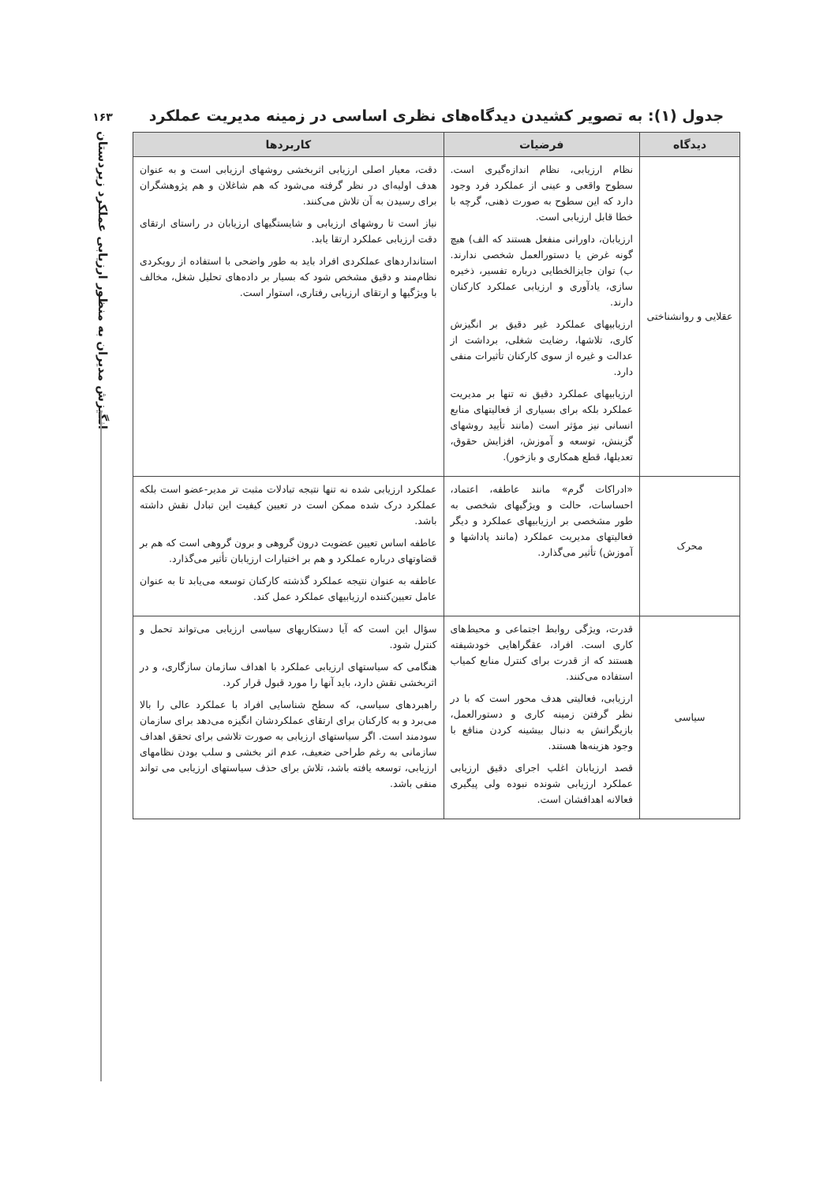۱۶۳
انگیزش مدیران به منظور ارزیابی عملکرد زیردستان
جدول (۱): به تصویر کشیدن دیدگاه‌های نظری اساسی در زمینه مدیریت عملکرد
| دیدگاه | فرضیات | کاربردها |
| --- | --- | --- |
| عقلایی و روانشناختی | نظام ارزیابی، نظام اندازه‌گیری است. سطوح واقعی و عینی از عملکرد فرد وجود دارد که این سطوح به صورت ذهنی، گرچه با خطا قابل ارزیابی است. ارزیابان، داورانی منفعل هستند که الف) هیچ گونه غرض یا دستورالعمل شخصی ندارند. ب) توان جایزالخطایی درباره تفسیر، ذخیره سازی، یادآوری و ارزیابی عملکرد کارکنان دارند. ارزیابیهای عملکرد غیر دقیق بر انگیزش کاری، تلاشها، رضایت شغلی، برداشت از عدالت و غیره از سوی کارکنان تأثیرات منفی دارد. ارزیابیهای عملکرد دقیق نه تنها بر مدیریت عملکرد بلکه برای بسیاری از فعالیتهای منابع انسانی نیز مؤثر است (مانند تأیید روشهای گزینش، توسعه و آموزش، افزایش حقوق، تعدیلها، قطع همکاری و بازخور). | دقت، معیار اصلی ارزیابی اثربخشی روشهای ارزیابی است و به عنوان هدف اولیه‌ای در نظر گرفته می‌شود که هم شاغلان و هم پژوهشگران برای رسیدن به آن تلاش می‌کنند. نیاز است تا روشهای ارزیابی و شایستگیهای ارزیابان در راستای ارتقای دقت ارزیابی عملکرد ارتقا یابد. استانداردهای عملکردی افراد باید به طور واضحی با استفاده از رویکردی نظام‌مند و دقیق مشخص شود که بسیار بر داده‌های تحلیل شغل، مخالف با ویژگیها و ارتقای ارزیابی رفتاری، استوار است. |
| محرک | «ادراکات گرم» مانند عاطفه، اعتماد، احساسات، حالت و ویژگیهای شخصی به طور مشخصی بر ارزیابیهای عملکرد و دیگر فعالیتهای مدیریت عملکرد (مانند پاداشها و آموزش) تأثیر می‌گذارد. | عملکرد ارزیابی شده نه تنها نتیجه تبادلات مثبت تر مدیر-عضو است بلکه عملکرد درک شده ممکن است در تعیین کیفیت این تبادل نقش داشته باشد. عاطفه اساس تعیین عضویت درون گروهی و برون گروهی است که هم بر قضاوتهای درباره عملکرد و هم بر اختیارات ارزیابان تأثیر می‌گذارد. عاطفه به عنوان نتیجه عملکرد گذشته کارکنان توسعه می‌یابد تا به عنوان عامل تعیین‌کننده ارزیابیهای عملکرد عمل کند. |
| سیاسی | قدرت، ویژگی روابط اجتماعی و محیط‌های کاری است. افراد، عقگراهایی خودشیفته هستند که از قدرت برای کنترل منابع کمیاب استفاده می‌کنند. ارزیابی، فعالیتی هدف محور است که با در نظر گرفتن زمینه کاری و دستورالعمل، بازیگرانش به دنبال بیشینه کردن منافع با وجود هزینه‌ها هستند. قصد ارزیابان اغلب اجرای دقیق ارزیابی عملکرد ارزیابی شونده نبوده ولی پیگیری فعالانه اهدافشان است. | سؤال این است که آیا دستکاریهای سیاسی ارزیابی می‌تواند تحمل و کنترل شود. هنگامی که سیاستهای ارزیابی عملکرد با اهداف سازمان سازگاری، و در اثربخشی نقش دارد، باید آنها را مورد قبول قرار کرد. راهبردهای سیاسی، که سطح شناسایی افراد با عملکرد عالی را بالا می‌برد و به کارکنان برای ارتقای عملکردشان انگیزه می‌دهد برای سازمان سودمند است. اگر سیاستهای ارزیابی به صورت تلاشی برای تحقق اهداف سازمانی به رغم طراحی ضعیف، عدم اثر بخشی و سلب بودن نظامهای ارزیابی، توسعه یافته باشد، تلاش برای حذف سیاستهای ارزیابی می تواند منفی باشد. |